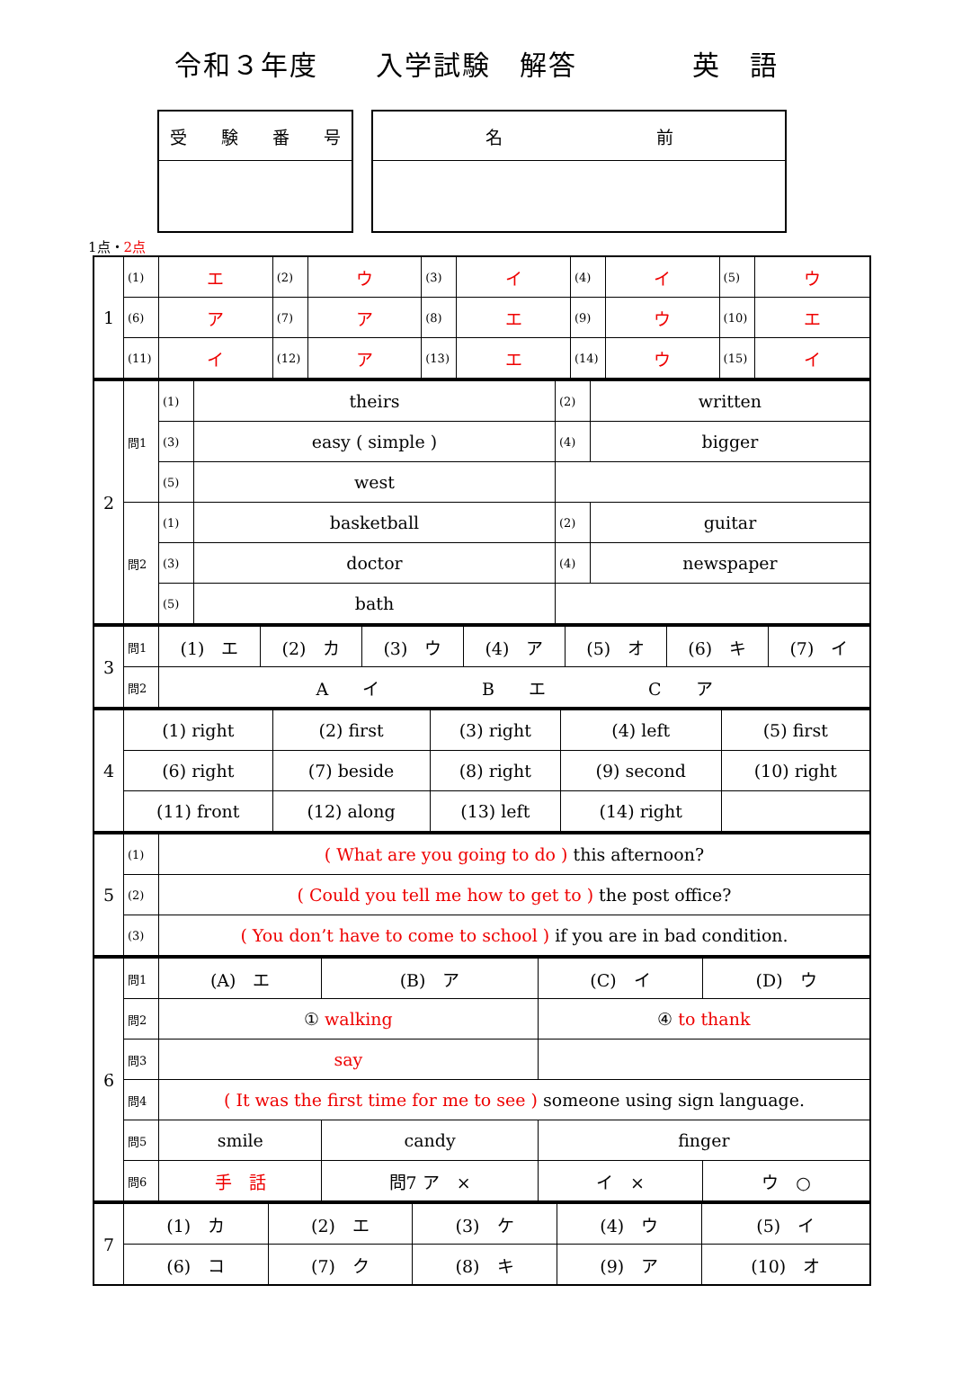令和３年度　　入学試験　解答　　　　英　語
| 受 験 番 号 |
| 名 前 |
1点・2点
| 1 | (1) | エ | (2) | ウ | (3) | イ | (4) | イ | (5) | ウ |
| | (6) | ア | (7) | ア | (8) | エ | (9) | ウ | (10) | エ |
| | (11) | イ | (12) | ア | (13) | エ | (14) | ウ | (15) | イ |
| 2 | 問1 | (1) | theirs | (2) | written |
| | | (3) | easy ( simple ) | (4) | bigger |
| | | (5) | west | | |
| | 問2 | (1) | basketball | (2) | guitar |
| | | (3) | doctor | (4) | newspaper |
| | | (5) | bath | | |
| 3 | 問1 | (1) エ | (2) カ | (3) ウ | (4) ア | (5) オ | (6) キ | (7) イ |
| | 問2 | A イ B エ C ア | | | | | | |
| 4 | (1) right | (2) first | (3) right | (4) left | (5) first |
| | (6) right | (7) beside | (8) right | (9) second | (10) right |
| | (11) front | (12) along | (13) left | (14) right | |
| 5 | (1) | ( What are you going to do ) this afternoon? |
| | (2) | ( Could you tell me how to get to ) the post office? |
| | (3) | ( You don’t have to come to school ) if you are in bad condition. |
| 6 | 問1 | (A) エ | (B) ア | (C) イ | (D) ウ |
| | 問2 | ① walking | | ④ to thank | |
| | 問3 | say | | | |
| | 問4 | ( It was the first time for me to see ) someone using sign language. | | | |
| | 問5 | smile | candy | finger | |
| | 問6 | 手 話 | 問7 ア × | イ × | ウ ○ |
| 7 | (1) カ | (2) エ | (3) ケ | (4) ウ | (5) イ |
| | (6) コ | (7) ク | (8) キ | (9) ア | (10) オ |